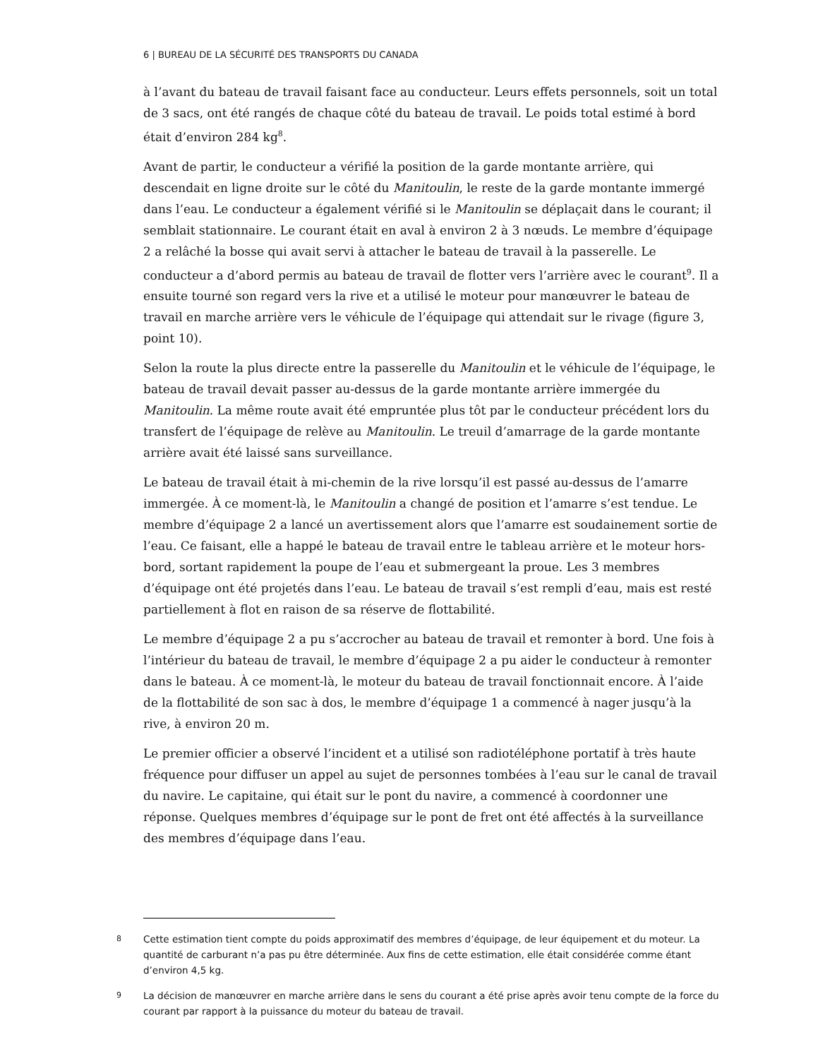6 | BUREAU DE LA SÉCURITÉ DES TRANSPORTS DU CANADA
à l’avant du bateau de travail faisant face au conducteur. Leurs effets personnels, soit un total de 3 sacs, ont été rangés de chaque côté du bateau de travail. Le poids total estimé à bord était d’environ 284 kg<sup>8</sup>.
Avant de partir, le conducteur a vérifié la position de la garde montante arrière, qui descendait en ligne droite sur le côté du Manitoulin, le reste de la garde montante immergé dans l’eau. Le conducteur a également vérifié si le Manitoulin se déplaçait dans le courant; il semblait stationnaire. Le courant était en aval à environ 2 à 3 nœuds. Le membre d’équipage 2 a relâché la bosse qui avait servi à attacher le bateau de travail à la passerelle. Le conducteur a d’abord permis au bateau de travail de flotter vers l’arrière avec le courant<sup>9</sup>. Il a ensuite tourné son regard vers la rive et a utilisé le moteur pour manœuvrer le bateau de travail en marche arrière vers le véhicule de l’équipage qui attendait sur le rivage (figure 3, point 10).
Selon la route la plus directe entre la passerelle du Manitoulin et le véhicule de l’équipage, le bateau de travail devait passer au-dessus de la garde montante arrière immergée du Manitoulin. La même route avait été empruntée plus tôt par le conducteur précédent lors du transfert de l’équipage de relève au Manitoulin. Le treuil d’amarrage de la garde montante arrière avait été laissé sans surveillance.
Le bateau de travail était à mi-chemin de la rive lorsqu’il est passé au-dessus de l’amarre immergée. À ce moment-là, le Manitoulin a changé de position et l’amarre s’est tendue. Le membre d’équipage 2 a lancé un avertissement alors que l’amarre est soudainement sortie de l’eau. Ce faisant, elle a happé le bateau de travail entre le tableau arrière et le moteur hors-bord, sortant rapidement la poupe de l’eau et submergeant la proue. Les 3 membres d’équipage ont été projetés dans l’eau. Le bateau de travail s’est rempli d’eau, mais est resté partiellement à flot en raison de sa réserve de flottabilité.
Le membre d’équipage 2 a pu s’accrocher au bateau de travail et remonter à bord. Une fois à l’intérieur du bateau de travail, le membre d’équipage 2 a pu aider le conducteur à remonter dans le bateau. À ce moment-là, le moteur du bateau de travail fonctionnait encore. À l’aide de la flottabilité de son sac à dos, le membre d’équipage 1 a commencé à nager jusqu’à la rive, à environ 20 m.
Le premier officier a observé l’incident et a utilisé son radiotéléphone portatif à très haute fréquence pour diffuser un appel au sujet de personnes tombées à l’eau sur le canal de travail du navire. Le capitaine, qui était sur le pont du navire, a commencé à coordonner une réponse. Quelques membres d’équipage sur le pont de fret ont été affectés à la surveillance des membres d’équipage dans l’eau.
8 Cette estimation tient compte du poids approximatif des membres d’équipage, de leur équipement et du moteur. La quantité de carburant n’a pas pu être déterminée. Aux fins de cette estimation, elle était considérée comme étant d’environ 4,5 kg.
9 La décision de manœuvrer en marche arrière dans le sens du courant a été prise après avoir tenu compte de la force du courant par rapport à la puissance du moteur du bateau de travail.